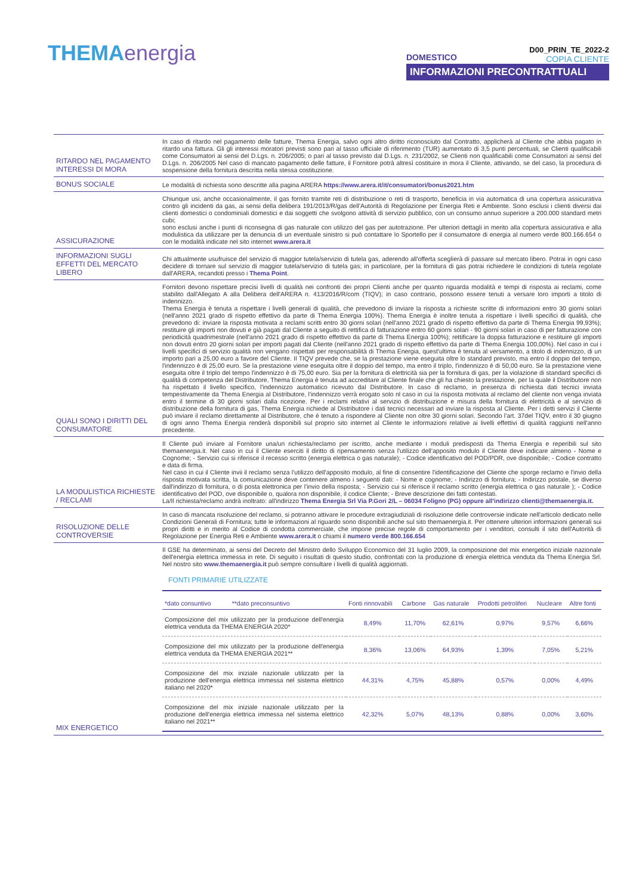THEMAenergia
DOMESTICO
D00_PRIN_TE_2022-2
COPIA CLIENTE
INFORMAZIONI PRECONTRATTUALI
| RITARDO NEL PAGAMENTO INTERESSI DI MORA | In caso di ritardo nel pagamento delle fatture, Thema Energia, salvo ogni altro diritto riconosciuto dal Contratto, applicherà al Cliente che abbia pagato in ritardo una fattura. Gli gli interessi moratori previsti sono pari al tasso ufficiale di riferimento (TUR) aumentato di 3,5 punti percentuali, se Clienti qualificabili come Consumatori ai sensi del D.Lgs. n. 206/2005; o pari al tasso previsto dal D.Lgs. n. 231/2002, se Clienti non qualificabili come Consumatori ai sensi del D.Lgs. n. 206/2005 Nel caso di mancato pagamento delle fatture, il Fornitore potrà altresì costituire in mora il Cliente, attivando, se del caso, la procedura di sospensione della fornitura descritta nella stessa costituzione. |
| BONUS SOCIALE | Le modalità di richiesta sono descritte alla pagina ARERA https://www.arera.it/it/consumatori/bonus2021.htm |
| ASSICURAZIONE | Chiunque usi, anche occasionalmente, il gas fornito tramite reti di distribuzione o reti di trasporto, beneficia in via automatica di una copertura assicurativa contro gli incidenti da gas, ai sensi della delibera 191/2013/R/gas dell'Autorità di Regolazione per Energia Reti e Ambiente. Sono esclusi i clienti diversi dai clienti domestici o condominiali domestici e dai soggetti che svolgono attività di servizio pubblico, con un consumo annuo superiore a 200.000 standard metri cubi; sono esclusi anche i punti di riconsegna di gas naturale con utilizzo del gas per autotrazione. Per ulteriori dettagli in merito alla copertura assicurativa e alla modulistica da utilizzare per la denuncia di un eventuale sinistro si può contattare lo Sportello per il consumatore di energia al numero verde 800.166.654 o con le modalità indicate nel sito internet www.arera.it |
| INFORMAZIONI SUGLI EFFETTI DEL MERCATO LIBERO | Chi attualmente usufruisce del servizio di maggior tutela/servizio di tutela gas, aderendo all'offerta sceglierà di passare sul mercato libero. Potrai in ogni caso decidere di tornare sul servizio di maggior tutela/servizio di tutela gas; in particolare, per la fornitura di gas potrai richiedere le condizioni di tutela regolate dall'ARERA, recandoti presso i Thema Point . |
| QUALI SONO I DIRITTI DEL CONSUMATORE | Fornitori devono rispettare precisi livelli di qualità nei confronti dei propri Clienti anche per quanto riguarda modalità e tempi di risposta ai reclami, come stabilito dall'Allegato A alla Delibera dell'ARERA n. 413/2016/R/com (TIQV); in caso contrario, possono essere tenuti a versare loro importi a titolo di indennizzo. Thema Energia è tenuta a rispettare i livelli generali di qualità, che prevedono di inviare la risposta a richieste scritte di informazioni entro 30 giorni solari (nell'anno 2021 grado di rispetto effettivo da parte di Thema Energia 100%). Thema Energia è inoltre tenuta a rispettare i livelli specifici di qualità, che prevedono di: inviare la risposta motivata a reclami scritti entro 30 giorni solari (nell'anno 2021 grado di rispetto effettivo da parte di Thema Energia 99,93%); restituire gli importi non dovuti e già pagati dal Cliente a seguito di rettifica di fatturazione entro 60 giorni solari - 90 giorni solari in caso di per fatturazione con periodicità quadrimestrale (nell'anno 2021 grado di rispetto effettivo da parte di Thema Energia 100%); rettificare la doppia fatturazione e restituire gli importi non dovuti entro 20 giorni solari per importi pagati dal Cliente (nell'anno 2021 grado di rispetto effettivo da parte di Thema Energia 100,00%). Nel caso in cui i livelli specifici di servizio qualità non vengano rispettati per responsabilità di Thema Energia, quest'ultima è tenuta al versamento, a titolo di indennizzo, di un importo pari a 25,00 euro a favore del Cliente. Il TIQV prevede che, se la prestazione viene eseguita oltre lo standard previsto, ma entro il doppio del tempo, l'indennizzo è di 25,00 euro. Se la prestazione viene eseguita oltre il doppio del tempo, ma entro il triplo, l'indennizzo è di 50,00 euro. Se la prestazione viene eseguita oltre il triplo del tempo l'indennizzo è di 75,00 euro. Sia per la fornitura di elettricità sia per la fornitura di gas, per la violazione di standard specifici di qualità di competenza del Distributore, Thema Energia è tenuta ad accreditare al Cliente finale che gli ha chiesto la prestazione, per la quale il Distributore non ha rispettato il livello specifico, l'indennizzo automatico ricevuto dal Distributore. In caso di reclamo, in presenza di richiesta dati tecnici inviata tempestivamente da Thema Energia al Distributore, l'indennizzo verrà erogato solo nl caso in cui la risposta motivata al reclamo del cliente non venga inviata entro il termine di 30 giorni solari dalla ricezione. Per i reclami relativi al servizio di distribuzione e misura della fornitura di elettricità e al servizio di distribuzione della fornitura di gas, Thema Energia richiede al Distributore i dati tecnici necessari ad inviare la risposta al Cliente. Per i detti servizi il Cliente può inviare il reclamo direttamente al Distributore, che è tenuto a rispondere al Cliente non oltre 30 giorni solari. Secondo l'art. 37del TIQV, entro il 30 giugno di ogni anno Thema Energia renderà disponibili sul proprio sito internet al Cliente le informazioni relative ai livelli effettivi di qualità raggiunti nell'anno precedente. |
| LA MODULISTICA RICHIESTE / RECLAMI | Il Cliente può inviare al Fornitore una/un richiesta/reclamo per iscritto, anche mediante i moduli predisposti da Thema Energia e reperibili sul sito themaenergia.it. Nel caso in cui il Cliente eserciti il diritto di ripensamento senza l'utilizzo dell'apposito modulo il Cliente deve indicare almeno - Nome e Cognome; - Servizio cui si riferisce il recesso scritto (energia elettrica o gas naturale); - Codice identificativo del POD/PDR, ove disponibile; - Codice contratto e data di firma. Nel caso in cui il Cliente invii il reclamo senza l'utilizzo dell'apposito modulo, al fine di consentire l'identificazione del Cliente che sporge reclamo e l'invio della risposta motivata scritta, la comunicazione deve contenere almeno i seguenti dati: - Nome e cognome; - Indirizzo di fornitura; - Indirizzo postale, se diverso dall'indirizzo di fornitura, o di posta elettronica per l'invio della risposta; - Servizio cui si riferisce il reclamo scritto (energia elettrica o gas naturale ); - Codice identificativo del POD, ove disponibile o, qualora non disponibile, il codice Cliente; - Breve descrizione dei fatti contestati. La/Il richiesta/reclamo andrà inoltrato: all'indirizzo Thema Energia Srl Via P.Gori 2/L – 06034 Foligno (PG) oppure all'indirizzo clienti@themaenergia.it. |
| RISOLUZIONE DELLE CONTROVERSIE | In caso di mancata risoluzione del reclamo, si potranno attivare le procedure extragiudiziali di risoluzione delle controversie indicate nell'articolo dedicato nelle Condizioni Generali di Fornitura; tutte le informazioni al riguardo sono disponibili anche sul sito themaenergia.it. Per ottenere ulteriori informazioni generali sui propri diritti e in merito al Codice di condotta commerciale, che impone precise regole di comportamento per i venditori, consulti il sito dell'Autorità di Regolazione per Energia Reti e Ambiente www.arera.it o chiami il numero verde 800.166.654 |
| MIX ENERGETICO | Il GSE ha determinato, ai sensi del Decreto del Ministro dello Sviluppo Economico del 31 luglio 2009, la composizione del mix energetico iniziale nazionale dell'energia elettrica immessa in rete. Di seguito i risultati di questo studio, confrontati con la produzione di energia elettrica venduta da Thema Energia Srl. Nel nostro sito www.themaenergia.it può sempre consultare i livelli di qualità aggiornati. FONTI PRIMARIE UTILIZZATE / *dato consuntivo **dato preconsuntivo / Fonti rinnovabili / Carbone / Gas naturale / Prodotti petroliferi / Nucleare / Altre fonti / / --- / --- / --- / --- / --- / --- / --- / / Composizione del mix utilizzato per la produzione dell'energia elettrica venduta da THEMA ENERGIA 2020* / 8,49% / 11,70% / 62,61% / 0,97% / 9,57% / 6,66% / / Composizione del mix utilizzato per la produzione dell'energia elettrica venduta da THEMA ENERGIA 2021** / 8,36% / 13,06% / 64,93% / 1,39% / 7,05% / 5,21% / / Composizione del mix iniziale nazionale utilizzato per la produzione dell'energia elettrica immessa nel sistema elettrico italiano nel 2020* / 44,31% / 4,75% / 45,88% / 0,57% / 0,00% / 4,49% / / Composizione del mix iniziale nazionale utilizzato per la produzione dell'energia elettrica immessa nel sistema elettrico italiano nel 2021** / 42,32% / 5,07% / 48,13% / 0,88% / 0,00% / 3,60% / |